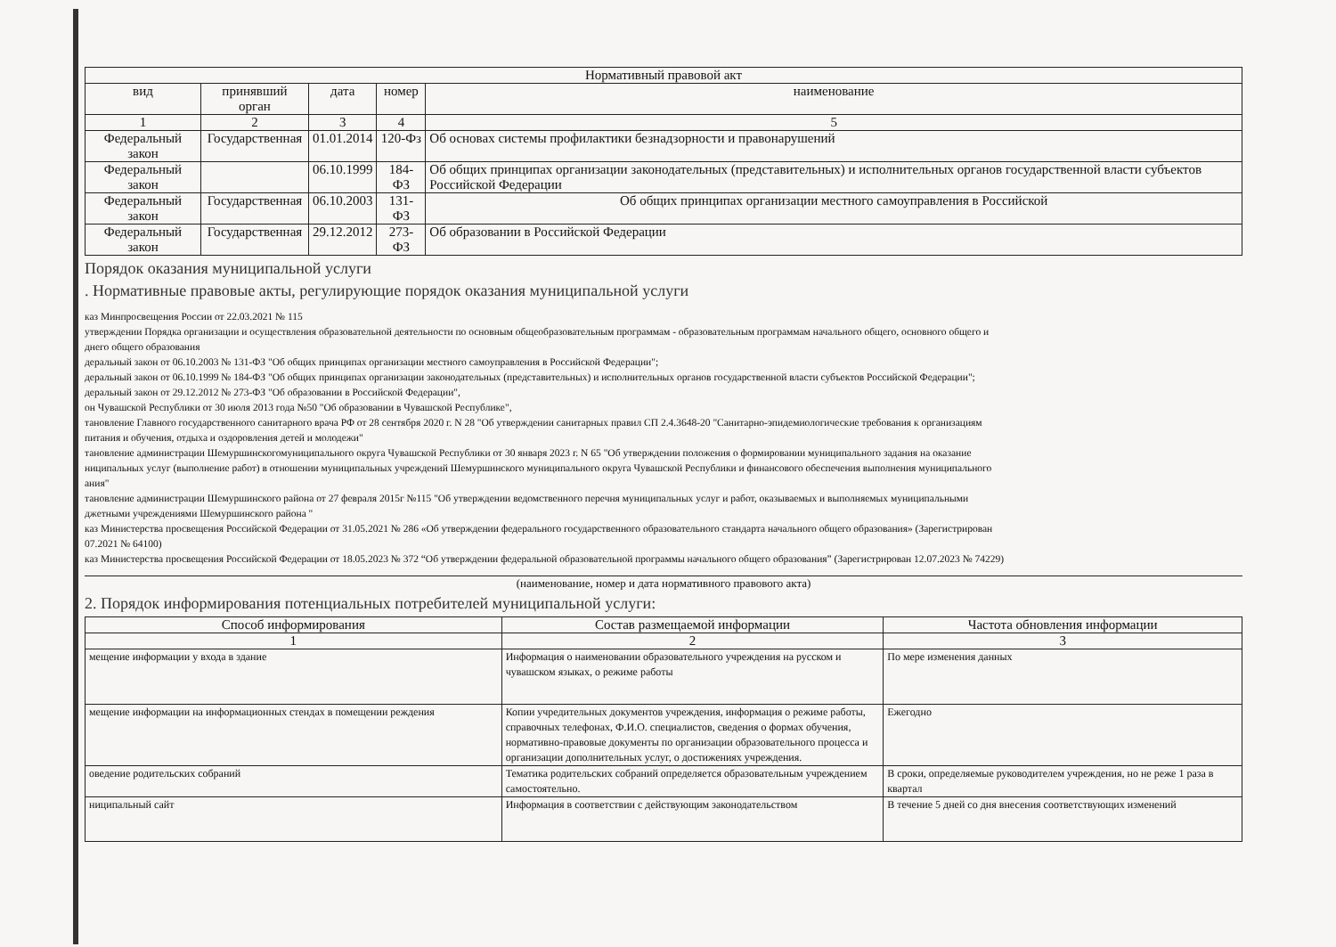| Нормативный правовой акт | | | | |
| --- | --- | --- | --- | --- |
| вид | принявший орган | дата | номер | наименование |
| 1 | 2 | 3 | 4 | 5 |
| Федеральный закон | Государственная | 01.01.2014 | 120-Фз | Об основах системы профилактики безнадзорности и правонарушений |
| Федеральный закон | | 06.10.1999 | 184-ФЗ | Об общих принципах организации законодательных (представительных) и исполнительных органов государственной власти субъектов Российской Федерации |
| Федеральный закон | Государственная | 06.10.2003 | 131-ФЗ | Об общих принципах организации местного самоуправления в Российской |
| Федеральный закон | Государственная | 29.12.2012 | 273-ФЗ | Об образовании в Российской Федерации |
Порядок оказания муниципальной услуги
. Нормативные правовые акты, регулирующие порядок оказания муниципальной услуги
каз Минпросвещения России от 22.03.2021 № 115
утверждении Порядка организации и осуществления образовательной деятельности по основным общеобразовательным программам - образовательным программам начального общего, основного общего и
днего общего образования
деральный закон от 06.10.2003 № 131-ФЗ "Об общих принципах организации местного самоуправления в Российской Федерации";
деральный закон от 06.10.1999 № 184-ФЗ "Об общих принципах организации законодательных (представительных) и исполнительных органов государственной власти субъектов Российской Федерации";
деральный закон от 29.12.2012 № 273-ФЗ "Об образовании в Российской Федерации",
он Чувашской Республики от 30 июля 2013 года №50 "Об образовании в Чувашской Республике",
тановление Главного государственного санитарного врача РФ от 28 сентября 2020 г. N 28 "Об утверждении санитарных правил СП 2.4.3648-20 "Санитарно-эпидемиологические требования к организациям
питания и обучения, отдыха и оздоровления детей и молодежи"
тановление администрации Шемуршинскогомуниципального округа Чувашской Республики от 30 января 2023 г. N 65 "Об утверждении положения о формировании муниципального задания на оказание
ниципальных услуг (выполнение работ) в отношении муниципальных учреждений Шемуршинского муниципального округа Чувашской Республики и финансового обеспечения выполнения муниципального
ания"
тановление администрации Шемуршинского района от 27 февраля 2015г №115 "Об утверждении ведомственного перечня муниципальных услуг и работ, оказываемых и выполняемых муниципальными
джетными учреждениями Шемуршинского района "
каз Министерства просвещения Российской Федерации от 31.05.2021 № 286 «Об утверждении федерального государственного образовательного стандарта начального общего образования» (Зарегистрирован
07.2021 № 64100)
каз Министерства просвещения Российской Федерации от 18.05.2023 № 372 “Об утверждении федеральной образовательной программы начального общего образования” (Зарегистрирован 12.07.2023 № 74229)
(наименование, номер и дата нормативного правового акта)
2. Порядок информирования потенциальных потребителей муниципальной услуги:
| Способ информирования | Состав размещаемой информации | Частота обновления информации |
| --- | --- | --- |
| 1 | 2 | 3 |
| мещение информации у входа в здание | Информация о наименовании образовательного учреждения на русском и чувашском языках, о режиме работы | По мере изменения данных |
| мещение информации на информационных стендах в помещении реждения | Копии учредительных документов учреждения, информация о режиме работы, справочных телефонах, Ф.И.О. специалистов, сведения о формах обучения, нормативно-правовые документы по организации образовательного процесса и организации дополнительных услуг, о достижениях учреждения. | Ежегодно |
| оведение родительских собраний | Тематика родительских собраний определяется образовательным учреждением самостоятельно. | В сроки, определяемые руководителем учреждения, но не реже 1 раза в квартал |
| ниципальный сайт | Информация в соответствии с действующим законодательством | В течение 5 дней со дня внесения соответствующих изменений |